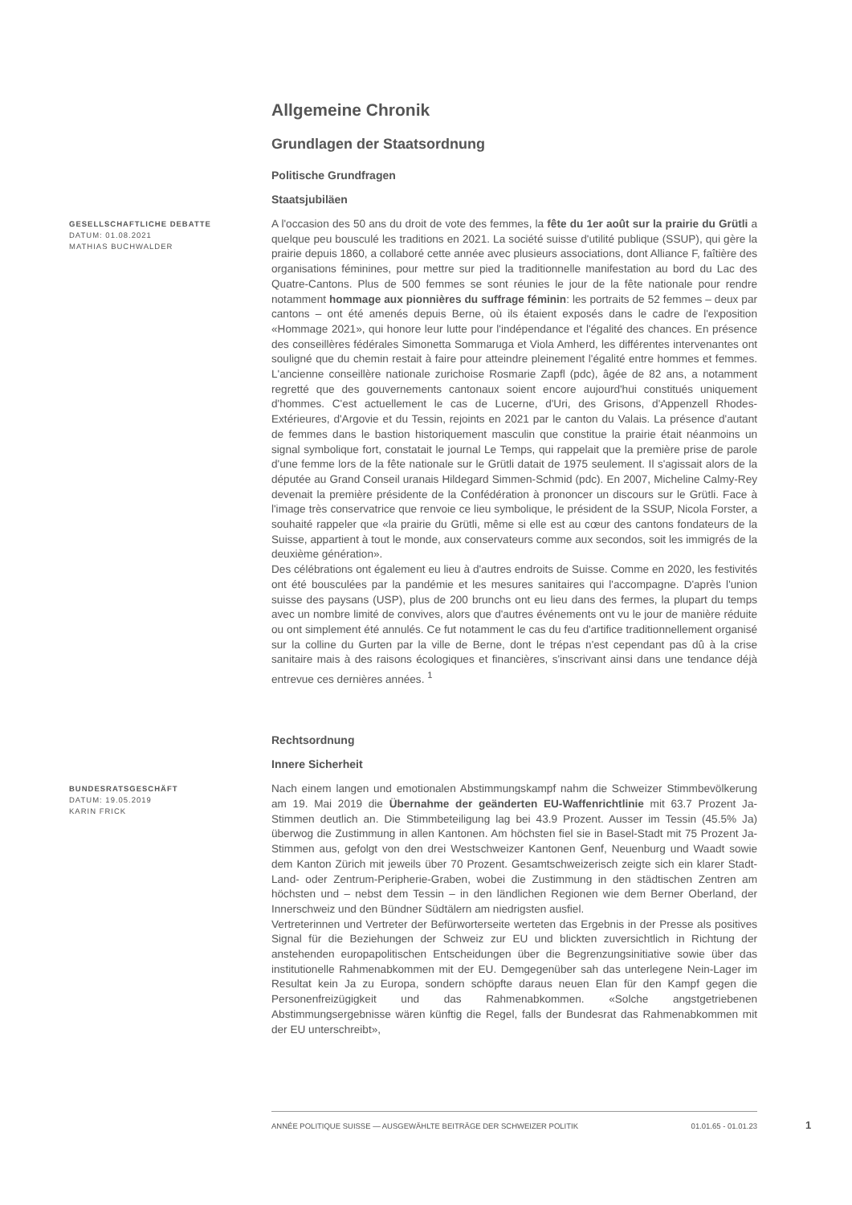Allgemeine Chronik
Grundlagen der Staatsordnung
Politische Grundfragen
Staatsjubiläen
GESELLSCHAFTLICHE DEBATTE
DATUM: 01.08.2021
MATHIAS BUCHWALDER
A l'occasion des 50 ans du droit de vote des femmes, la fête du 1er août sur la prairie du Grütli a quelque peu bousculé les traditions en 2021. La société suisse d'utilité publique (SSUP), qui gère la prairie depuis 1860, a collaboré cette année avec plusieurs associations, dont Alliance F, faîtière des organisations féminines, pour mettre sur pied la traditionnelle manifestation au bord du Lac des Quatre-Cantons. Plus de 500 femmes se sont réunies le jour de la fête nationale pour rendre notamment hommage aux pionnières du suffrage féminin: les portraits de 52 femmes – deux par cantons – ont été amenés depuis Berne, où ils étaient exposés dans le cadre de l'exposition «Hommage 2021», qui honore leur lutte pour l'indépendance et l'égalité des chances. En présence des conseillères fédérales Simonetta Sommaruga et Viola Amherd, les différentes intervenantes ont souligné que du chemin restait à faire pour atteindre pleinement l'égalité entre hommes et femmes. L'ancienne conseillère nationale zurichoise Rosmarie Zapfl (pdc), âgée de 82 ans, a notamment regretté que des gouvernements cantonaux soient encore aujourd'hui constitués uniquement d'hommes. C'est actuellement le cas de Lucerne, d'Uri, des Grisons, d'Appenzell Rhodes-Extérieures, d'Argovie et du Tessin, rejoints en 2021 par le canton du Valais. La présence d'autant de femmes dans le bastion historiquement masculin que constitue la prairie était néanmoins un signal symbolique fort, constatait le journal Le Temps, qui rappelait que la première prise de parole d'une femme lors de la fête nationale sur le Grütli datait de 1975 seulement. Il s'agissait alors de la députée au Grand Conseil uranais Hildegard Simmen-Schmid (pdc). En 2007, Micheline Calmy-Rey devenait la première présidente de la Confédération à prononcer un discours sur le Grütli. Face à l'image très conservatrice que renvoie ce lieu symbolique, le président de la SSUP, Nicola Forster, a souhaité rappeler que «la prairie du Grütli, même si elle est au cœur des cantons fondateurs de la Suisse, appartient à tout le monde, aux conservateurs comme aux secondos, soit les immigrés de la deuxième génération».
Des célébrations ont également eu lieu à d'autres endroits de Suisse. Comme en 2020, les festivités ont été bousculées par la pandémie et les mesures sanitaires qui l'accompagne. D'après l'union suisse des paysans (USP), plus de 200 brunchs ont eu lieu dans des fermes, la plupart du temps avec un nombre limité de convives, alors que d'autres événements ont vu le jour de manière réduite ou ont simplement été annulés. Ce fut notamment le cas du feu d'artifice traditionnellement organisé sur la colline du Gurten par la ville de Berne, dont le trépas n'est cependant pas dû à la crise sanitaire mais à des raisons écologiques et financières, s'inscrivant ainsi dans une tendance déjà entrevue ces dernières années. <sup>1</sup>
Rechtsordnung
Innere Sicherheit
BUNDESRATSGESCHÄFT
DATUM: 19.05.2019
KARIN FRICK
Nach einem langen und emotionalen Abstimmungskampf nahm die Schweizer Stimmbevölkerung am 19. Mai 2019 die Übernahme der geänderten EU-Waffenrichtlinie mit 63.7 Prozent Ja-Stimmen deutlich an. Die Stimmbeteiligung lag bei 43.9 Prozent. Ausser im Tessin (45.5% Ja) überwog die Zustimmung in allen Kantonen. Am höchsten fiel sie in Basel-Stadt mit 75 Prozent Ja-Stimmen aus, gefolgt von den drei Westschweizer Kantonen Genf, Neuenburg und Waadt sowie dem Kanton Zürich mit jeweils über 70 Prozent. Gesamtschweizerisch zeigte sich ein klarer Stadt-Land- oder Zentrum-Peripherie-Graben, wobei die Zustimmung in den städtischen Zentren am höchsten und – nebst dem Tessin – in den ländlichen Regionen wie dem Berner Oberland, der Innerschweiz und den Bündner Südtälern am niedrigsten ausfiel.
Vertreterinnen und Vertreter der Befürworterseite werteten das Ergebnis in der Presse als positives Signal für die Beziehungen der Schweiz zur EU und blickten zuversichtlich in Richtung der anstehenden europapolitischen Entscheidungen über die Begrenzungsinitiative sowie über das institutionelle Rahmenabkommen mit der EU. Demgegenüber sah das unterlegene Nein-Lager im Resultat kein Ja zu Europa, sondern schöpfte daraus neuen Elan für den Kampf gegen die Personenfreizügigkeit und das Rahmenabkommen. «Solche angstgetriebenen Abstimmungsergebnisse wären künftig die Regel, falls der Bundesrat das Rahmenabkommen mit der EU unterschreibt»,
ANNÉE POLITIQUE SUISSE — AUSGEWÄHLTE BEITRÄGE DER SCHWEIZER POLITIK 01.01.65 - 01.01.23
1